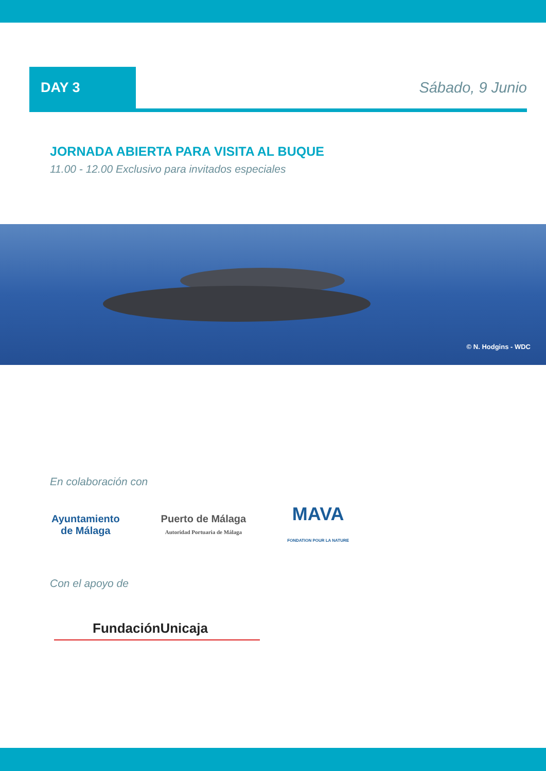DAY 3
Sábado, 9 Junio
JORNADA ABIERTA PARA VISITA AL BUQUE
11.00 - 12.00 Exclusivo para invitados especiales
© N. Hodgins - WDC
En colaboración con
Ayuntamiento
de Málaga
Puerto de Málaga
Autoridad Portuaria de Málaga
MAVA
FONDATION POUR LA NATURE
Con el apoyo de
FundaciónUnicaja